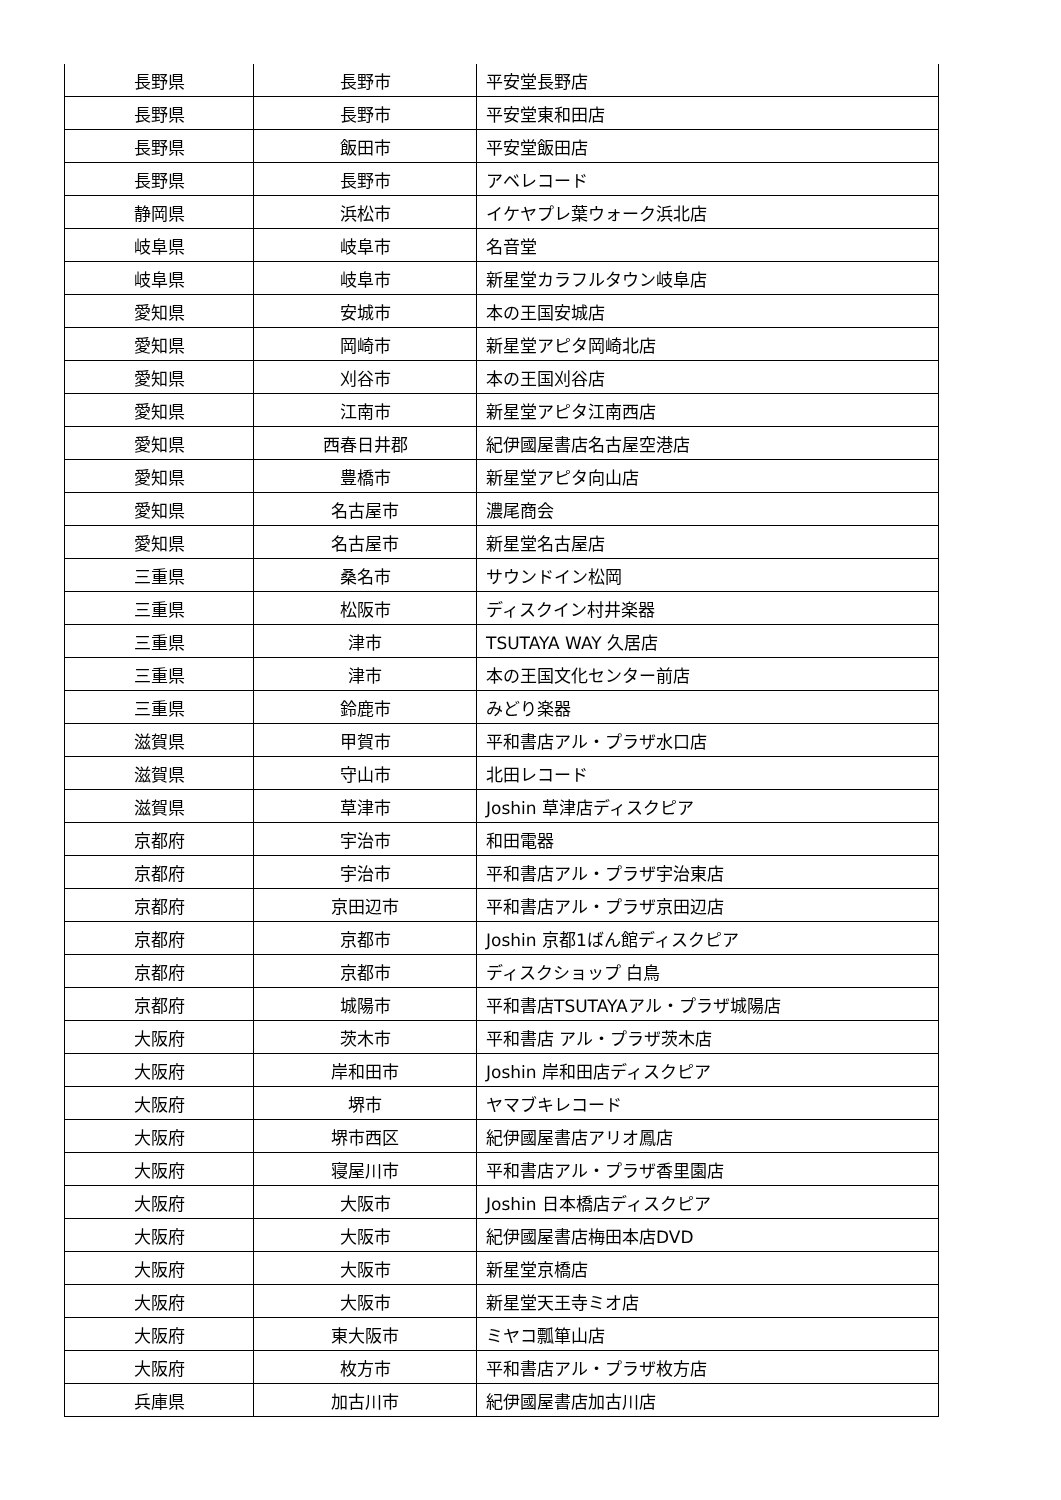| 長野県 | 長野市 | 平安堂長野店 |
| 長野県 | 長野市 | 平安堂東和田店 |
| 長野県 | 飯田市 | 平安堂飯田店 |
| 長野県 | 長野市 | アベレコード |
| 静岡県 | 浜松市 | イケヤプレ葉ウォーク浜北店 |
| 岐阜県 | 岐阜市 | 名音堂 |
| 岐阜県 | 岐阜市 | 新星堂カラフルタウン岐阜店 |
| 愛知県 | 安城市 | 本の王国安城店 |
| 愛知県 | 岡崎市 | 新星堂アピタ岡崎北店 |
| 愛知県 | 刈谷市 | 本の王国刈谷店 |
| 愛知県 | 江南市 | 新星堂アピタ江南西店 |
| 愛知県 | 西春日井郡 | 紀伊國屋書店名古屋空港店 |
| 愛知県 | 豊橋市 | 新星堂アピタ向山店 |
| 愛知県 | 名古屋市 | 濃尾商会 |
| 愛知県 | 名古屋市 | 新星堂名古屋店 |
| 三重県 | 桑名市 | サウンドイン松岡 |
| 三重県 | 松阪市 | ディスクイン村井楽器 |
| 三重県 | 津市 | TSUTAYA WAY 久居店 |
| 三重県 | 津市 | 本の王国文化センター前店 |
| 三重県 | 鈴鹿市 | みどり楽器 |
| 滋賀県 | 甲賀市 | 平和書店アル・プラザ水口店 |
| 滋賀県 | 守山市 | 北田レコード |
| 滋賀県 | 草津市 | Joshin 草津店ディスクピア |
| 京都府 | 宇治市 | 和田電器 |
| 京都府 | 宇治市 | 平和書店アル・プラザ宇治東店 |
| 京都府 | 京田辺市 | 平和書店アル・プラザ京田辺店 |
| 京都府 | 京都市 | Joshin 京都1ばん館ディスクピア |
| 京都府 | 京都市 | ディスクショップ 白鳥 |
| 京都府 | 城陽市 | 平和書店TSUTAYAアル・プラザ城陽店 |
| 大阪府 | 茨木市 | 平和書店 アル・プラザ茨木店 |
| 大阪府 | 岸和田市 | Joshin 岸和田店ディスクピア |
| 大阪府 | 堺市 | ヤマブキレコード |
| 大阪府 | 堺市西区 | 紀伊國屋書店アリオ鳳店 |
| 大阪府 | 寝屋川市 | 平和書店アル・プラザ香里園店 |
| 大阪府 | 大阪市 | Joshin 日本橋店ディスクピア |
| 大阪府 | 大阪市 | 紀伊國屋書店梅田本店DVD |
| 大阪府 | 大阪市 | 新星堂京橋店 |
| 大阪府 | 大阪市 | 新星堂天王寺ミオ店 |
| 大阪府 | 東大阪市 | ミヤコ瓢箪山店 |
| 大阪府 | 枚方市 | 平和書店アル・プラザ枚方店 |
| 兵庫県 | 加古川市 | 紀伊國屋書店加古川店 |